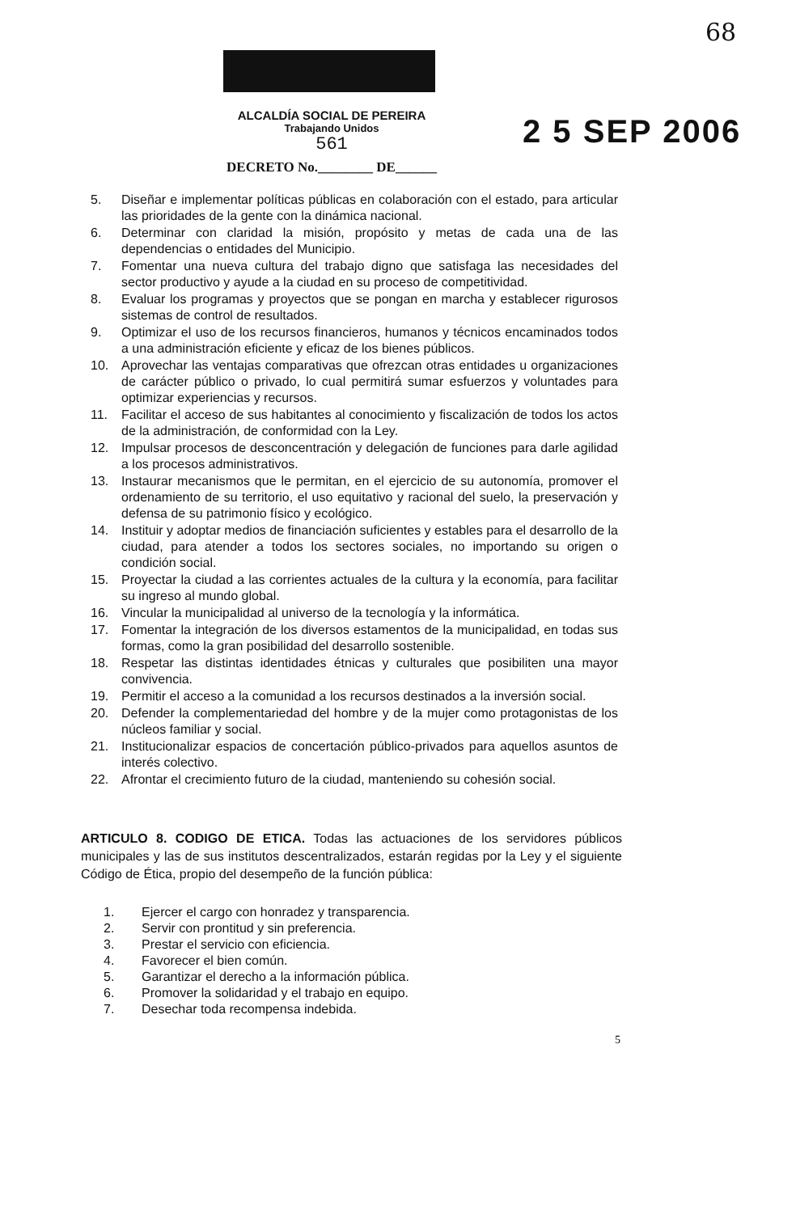68
ALCALDÍA SOCIAL DE PEREIRA
Trabajando Unidos
561
DECRETO No.________ DE______
2 5 SEP 2006
5. Diseñar e implementar políticas públicas en colaboración con el estado, para articular las prioridades de la gente con la dinámica nacional.
6. Determinar con claridad la misión, propósito y metas de cada una de las dependencias o entidades del Municipio.
7. Fomentar una nueva cultura del trabajo digno que satisfaga las necesidades del sector productivo y ayude a la ciudad en su proceso de competitividad.
8. Evaluar los programas y proyectos que se pongan en marcha y establecer rigurosos sistemas de control de resultados.
9. Optimizar el uso de los recursos financieros, humanos y técnicos encaminados todos a una administración eficiente y eficaz de los bienes públicos.
10. Aprovechar las ventajas comparativas que ofrezcan otras entidades u organizaciones de carácter público o privado, lo cual permitirá sumar esfuerzos y voluntades para optimizar experiencias y recursos.
11. Facilitar el acceso de sus habitantes al conocimiento y fiscalización de todos los actos de la administración, de conformidad con la Ley.
12. Impulsar procesos de desconcentración y delegación de funciones para darle agilidad a los procesos administrativos.
13. Instaurar mecanismos que le permitan, en el ejercicio de su autonomía, promover el ordenamiento de su territorio, el uso equitativo y racional del suelo, la preservación y defensa de su patrimonio físico y ecológico.
14. Instituir y adoptar medios de financiación suficientes y estables para el desarrollo de la ciudad, para atender a todos los sectores sociales, no importando su origen o condición social.
15. Proyectar la ciudad a las corrientes actuales de la cultura y la economía, para facilitar su ingreso al mundo global.
16. Vincular la municipalidad al universo de la tecnología y la informática.
17. Fomentar la integración de los diversos estamentos de la municipalidad, en todas sus formas, como la gran posibilidad del desarrollo sostenible.
18. Respetar las distintas identidades étnicas y culturales que posibiliten una mayor convivencia.
19. Permitir el acceso a la comunidad a los recursos destinados a la inversión social.
20. Defender la complementariedad del hombre y de la mujer como protagonistas de los núcleos familiar y social.
21. Institucionalizar espacios de concertación público-privados para aquellos asuntos de interés colectivo.
22. Afrontar el crecimiento futuro de la ciudad, manteniendo su cohesión social.
ARTICULO 8. CODIGO DE ETICA. Todas las actuaciones de los servidores públicos municipales y las de sus institutos descentralizados, estarán regidas por la Ley y el siguiente Código de Ética, propio del desempeño de la función pública:
1. Ejercer el cargo con honradez y transparencia.
2. Servir con prontitud y sin preferencia.
3. Prestar el servicio con eficiencia.
4. Favorecer el bien común.
5. Garantizar el derecho a la información pública.
6. Promover la solidaridad y el trabajo en equipo.
7. Desechar toda recompensa indebida.
5